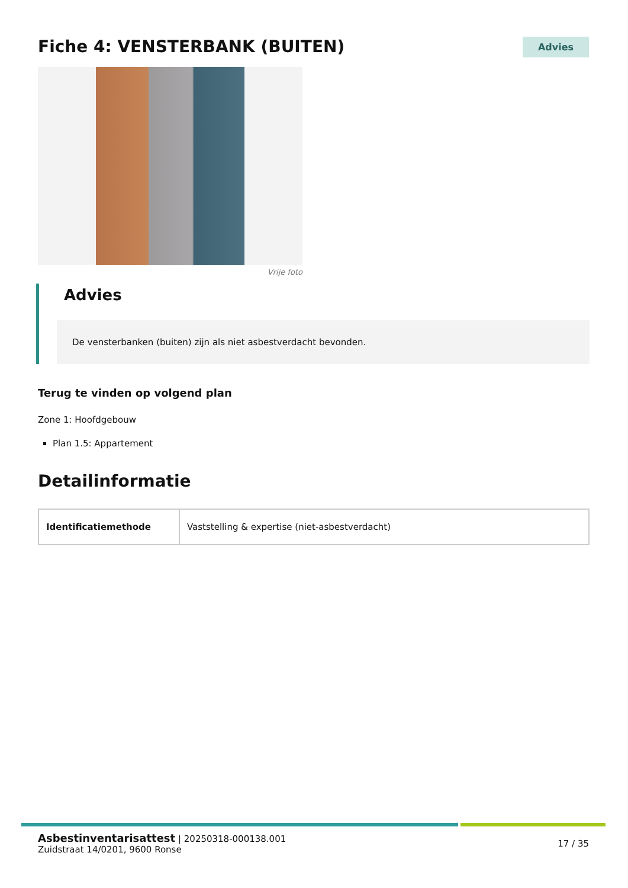Fiche 4: VENSTERBANK (BUITEN)
Advies
Vrije foto
Advies
De vensterbanken (buiten) zijn als niet asbestverdacht bevonden.
Terug te vinden op volgend plan
Zone 1: Hoofdgebouw
Plan 1.5: Appartement
Detailinformatie
| Identificatiemethode | Vaststelling & expertise (niet-asbestverdacht) |
Asbestinventarisattest | 20250318-000138.001
Zuidstraat 14/0201, 9600 Ronse
17 / 35